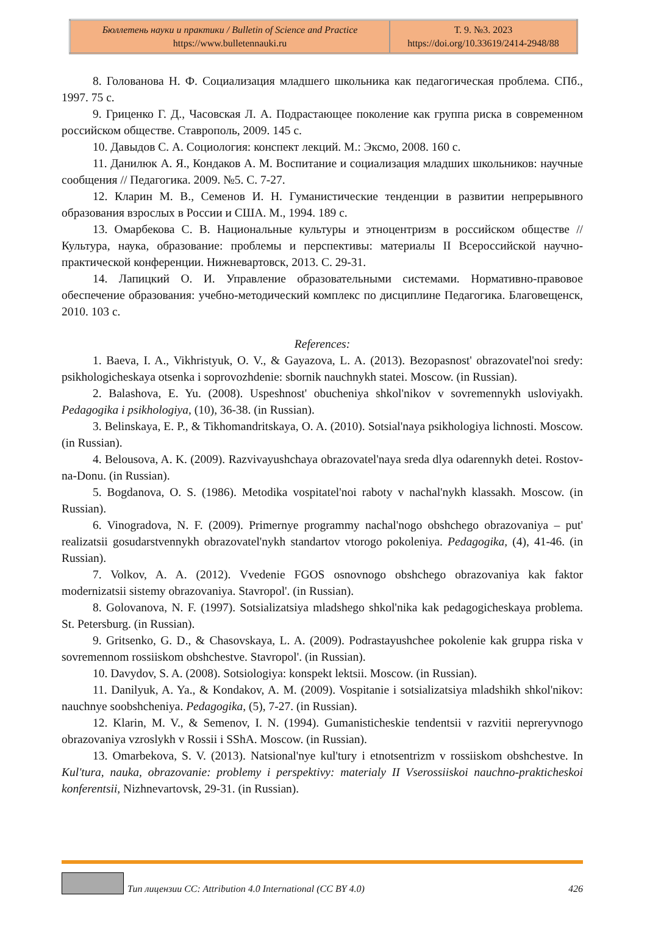| Бюллетень науки и практики / Bulletin of Science and Practice https://www.bulletennauki.ru | Т. 9. №3. 2023 https://doi.org/10.33619/2414-2948/88 |
8. Голованова Н. Ф. Социализация младшего школьника как педагогическая проблема. СПб., 1997. 75 с.
9. Гриценко Г. Д., Часовская Л. А. Подрастающее поколение как группа риска в современном российском обществе. Ставрополь, 2009. 145 с.
10. Давыдов С. А. Социология: конспект лекций. М.: Эксмо, 2008. 160 с.
11. Данилюк А. Я., Кондаков А. М. Воспитание и социализация младших школьников: научные сообщения // Педагогика. 2009. №5. С. 7-27.
12. Кларин М. В., Семенов И. Н. Гуманистические тенденции в развитии непрерывного образования взрослых в России и США. М., 1994. 189 с.
13. Омарбекова С. В. Национальные культуры и этноцентризм в российском обществе // Культура, наука, образование: проблемы и перспективы: материалы II Всероссийской научно-практической конференции. Нижневартовск, 2013. С. 29-31.
14. Лапицкий О. И. Управление образовательными системами. Нормативно-правовое обеспечение образования: учебно-методический комплекс по дисциплине Педагогика. Благовещенск, 2010. 103 с.
References:
1. Baeva, I. A., Vikhristyuk, O. V., & Gayazova, L. A. (2013). Bezopasnost' obrazovatel'noi sredy: psikhologicheskaya otsenka i soprovozhdenie: sbornik nauchnykh statei. Moscow. (in Russian).
2. Balashova, E. Yu. (2008). Uspeshnost' obucheniya shkol'nikov v sovremennykh usloviyakh. Pedagogika i psikhologiya, (10), 36-38. (in Russian).
3. Belinskaya, E. P., & Tikhomandritskaya, O. A. (2010). Sotsial'naya psikhologiya lichnosti. Moscow. (in Russian).
4. Belousova, A. K. (2009). Razvivayushchaya obrazovatel'naya sreda dlya odarennykh detei. Rostov-na-Donu. (in Russian).
5. Bogdanova, O. S. (1986). Metodika vospitatel'noi raboty v nachal'nykh klassakh. Moscow. (in Russian).
6. Vinogradova, N. F. (2009). Primernye programmy nachal'nogo obshchego obrazovaniya – put' realizatsii gosudarstvennykh obrazovatel'nykh standartov vtorogo pokoleniya. Pedagogika, (4), 41-46. (in Russian).
7. Volkov, A. A. (2012). Vvedenie FGOS osnovnogo obshchego obrazovaniya kak faktor modernizatsii sistemy obrazovaniya. Stavropol'. (in Russian).
8. Golovanova, N. F. (1997). Sotsializatsiya mladshego shkol'nika kak pedagogicheskaya problema. St. Petersburg. (in Russian).
9. Gritsenko, G. D., & Chasovskaya, L. A. (2009). Podrastayushchee pokolenie kak gruppa riska v sovremennom rossiiskom obshchestve. Stavropol'. (in Russian).
10. Davydov, S. A. (2008). Sotsiologiya: konspekt lektsii. Moscow. (in Russian).
11. Danilyuk, A. Ya., & Kondakov, A. M. (2009). Vospitanie i sotsializatsiya mladshikh shkol'nikov: nauchnye soobshcheniya. Pedagogika, (5), 7-27. (in Russian).
12. Klarin, M. V., & Semenov, I. N. (1994). Gumanisticheskie tendentsii v razvitii nepreryvnogo obrazovaniya vzroslykh v Rossii i SShA. Moscow. (in Russian).
13. Omarbekova, S. V. (2013). Natsional'nye kul'tury i etnotsentrizm v rossiiskom obshchestve. In Kul'tura, nauka, obrazovanie: problemy i perspektivy: materialy II Vserossiiskoi nauchno-prakticheskoi konferentsii, Nizhnevartovsk, 29-31. (in Russian).
Тип лицензии CC: Attribution 4.0 International (CC BY 4.0) 426